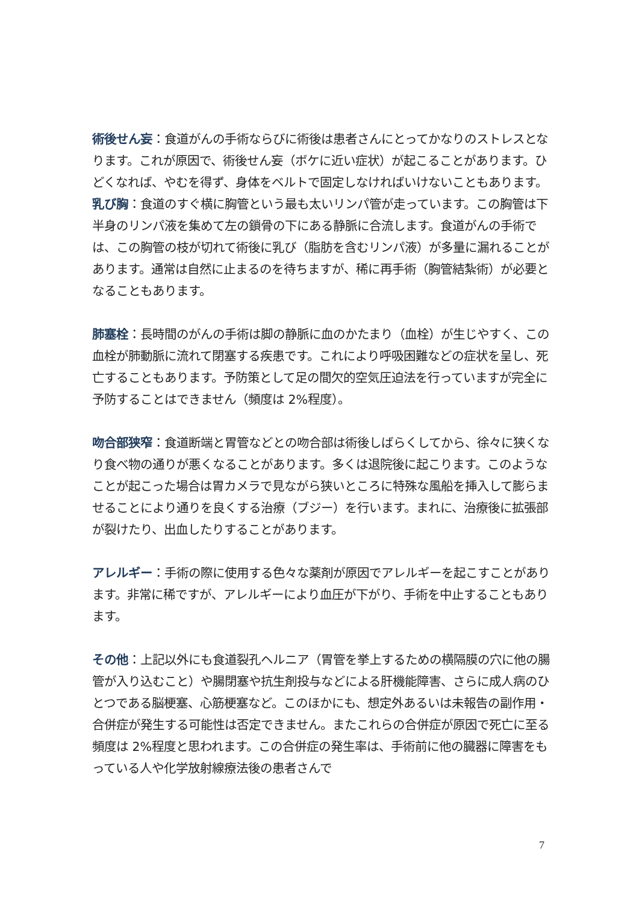術後せん妄：食道がんの手術ならびに術後は患者さんにとってかなりのストレスとなります。これが原因で、術後せん妄（ボケに近い症状）が起こることがあります。ひどくなれば、やむを得ず、身体をベルトで固定しなければいけないこともあります。
乳び胸：食道のすぐ横に胸管という最も太いリンパ管が走っています。この胸管は下半身のリンパ液を集めて左の鎖骨の下にある静脈に合流します。食道がんの手術では、この胸管の枝が切れて術後に乳び（脂肪を含むリンパ液）が多量に漏れることがあります。通常は自然に止まるのを待ちますが、稀に再手術（胸管結紮術）が必要となることもあります。
肺塞栓：長時間のがんの手術は脚の静脈に血のかたまり（血栓）が生じやすく、この血栓が肺動脈に流れて閉塞する疾患です。これにより呼吸困難などの症状を呈し、死亡することもあります。予防策として足の間欠的空気圧迫法を行っていますが完全に予防することはできません（頻度は 2%程度）。
吻合部狭窄：食道断端と胃管などとの吻合部は術後しばらくしてから、徐々に狭くなり食べ物の通りが悪くなることがあります。多くは退院後に起こります。このようなことが起こった場合は胃カメラで見ながら狭いところに特殊な風船を挿入して膨らませることにより通りを良くする治療（ブジー）を行います。まれに、治療後に拡張部が裂けたり、出血したりすることがあります。
アレルギー：手術の際に使用する色々な薬剤が原因でアレルギーを起こすことがあります。非常に稀ですが、アレルギーにより血圧が下がり、手術を中止することもあります。
その他：上記以外にも食道裂孔ヘルニア（胃管を挙上するための横隔膜の穴に他の腸管が入り込むこと）や腸閉塞や抗生剤投与などによる肝機能障害、さらに成人病のひとつである脳梗塞、心筋梗塞など。このほかにも、想定外あるいは未報告の副作用・合併症が発生する可能性は否定できません。またこれらの合併症が原因で死亡に至る頻度は 2%程度と思われます。この合併症の発生率は、手術前に他の臓器に障害をもっている人や化学放射線療法後の患者さんで
7